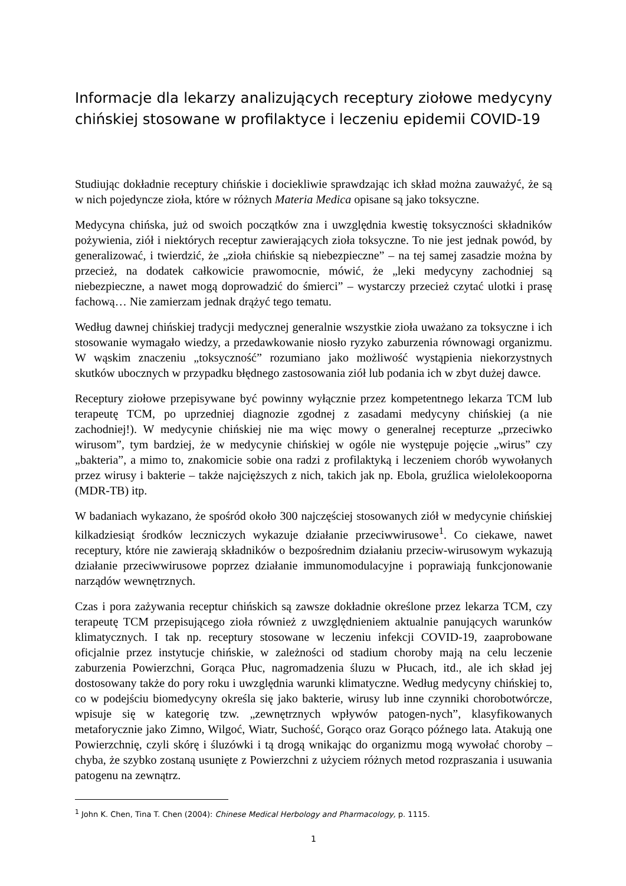Informacje dla lekarzy analizujących receptury ziołowe medycyny chińskiej stosowane w profilaktyce i leczeniu epidemii COVID-19
Studiując dokładnie receptury chińskie i dociekliwie sprawdzając ich skład można zauważyć, że są w nich pojedyncze zioła, które w różnych Materia Medica opisane są jako toksyczne.
Medycyna chińska, już od swoich początków zna i uwzględnia kwestię toksyczności składników pożywienia, ziół i niektórych receptur zawierających zioła toksyczne. To nie jest jednak powód, by generalizować, i twierdzić, że „zioła chińskie są niebezpieczne” – na tej samej zasadzie można by przecież, na dodatek całkowicie prawomocnie, mówić, że „leki medycyny zachodniej są niebezpieczne, a nawet mogą doprowadzić do śmierci” – wystarczy przecież czytać ulotki i prasę fachową… Nie zamierzam jednak drążyć tego tematu.
Według dawnej chińskiej tradycji medycznej generalnie wszystkie zioła uważano za toksyczne i ich stosowanie wymagało wiedzy, a przedawkowanie niosło ryzyko zaburzenia równowagi organizmu. W wąskim znaczeniu „toksyczność” rozumiano jako możliwość wystąpienia niekorzystnych skutków ubocznych w przypadku błędnego zastosowania ziół lub podania ich w zbyt dużej dawce.
Receptury ziołowe przepisywane być powinny wyłącznie przez kompetentnego lekarza TCM lub terapeutę TCM, po uprzedniej diagnozie zgodnej z zasadami medycyny chińskiej (a nie zachodniej!). W medycynie chińskiej nie ma więc mowy o generalnej recepturze „przeciwko wirusom”, tym bardziej, że w medycynie chińskiej w ogóle nie występuje pojęcie „wirus” czy „bakteria”, a mimo to, znakomicie sobie ona radzi z profilaktyką i leczeniem chorób wywołanych przez wirusy i bakterie – także najcięższych z nich, takich jak np. Ebola, gruźlica wielolekooporna (MDR-TB) itp.
W badaniach wykazano, że spośród około 300 najczęściej stosowanych ziół w medycynie chińskiej kilkadziesiąt środków leczniczych wykazuje działanie przeciwwirusowe<sup>1</sup>. Co ciekawe, nawet receptury, które nie zawierają składników o bezpośrednim działaniu przeciw-wirusowym wykazują działanie przeciwwirusowe poprzez działanie immunomodulacyjne i poprawiają funkcjonowanie narządów wewnętrznych.
Czas i pora zażywania receptur chińskich są zawsze dokładnie określone przez lekarza TCM, czy terapeutę TCM przepisującego zioła również z uwzględnieniem aktualnie panujących warunków klimatycznych. I tak np. receptury stosowane w leczeniu infekcji COVID-19, zaaprobowane oficjalnie przez instytucje chińskie, w zależności od stadium choroby mają na celu leczenie zaburzenia Powierzchni, Gorąca Płuc, nagromadzenia śluzu w Płucach, itd., ale ich skład jej dostosowany także do pory roku i uwzględnia warunki klimatyczne. Według medycyny chińskiej to, co w podejściu biomedycyny określa się jako bakterie, wirusy lub inne czynniki chorobotwórcze, wpisuje się w kategorię tzw. „zewnętrznych wpływów patogen-nych”, klasyfikowanych metaforycznie jako Zimno, Wilgoć, Wiatr, Suchość, Gorąco oraz Gorąco późnego lata. Atakują one Powierzchnię, czyli skórę i śluzówki i tą drogą wnikając do organizmu mogą wywołać choroby – chyba, że szybko zostaną usunięte z Powierzchni z użyciem różnych metod rozpraszania i usuwania patogenu na zewnątrz.
<sup>1</sup> John K. Chen, Tina T. Chen (2004): Chinese Medical Herbology and Pharmacology, p. 1115.
1